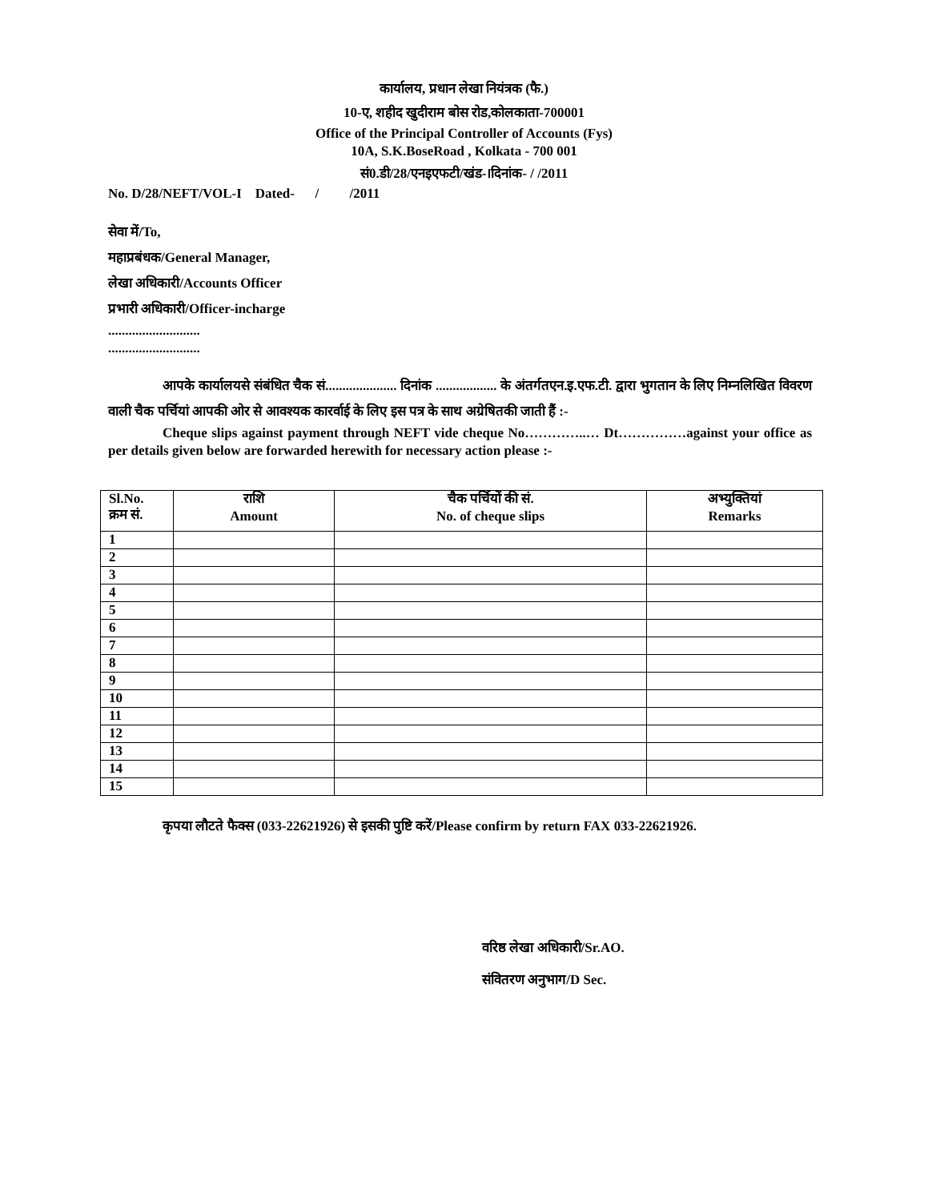कार्यालय, प्रधान लेखा नियंत्रक (फै.)
10-ए, शहीद खुदीराम बोस रोड,कोलकाता-700001
Office of the Principal Controller of Accounts (Fys)
10A, S.K.BoseRoad , Kolkata - 700 001
सं0.डी/28/एनइएफटी/खंड-।दिनांक- / /2011
No. D/28/NEFT/VOL-I Dated- / /2011
सेवा में/To,
महाप्रबंधक/General Manager,
लेखा अधिकारी/Accounts Officer
प्रभारी अधिकारी/Officer-incharge
...........................
...........................
आपके कार्यालयसे संबंधित चैक सं..................... दिनांक .................. के अंतर्गतएन.इ.एफ.टी. द्वारा भुगतान के लिए निम्नलिखित विवरण वाली चैक पर्चियां आपकी ओर से आवश्यक कारर्वाई के लिए इस पत्र के साथ अग्रेषितकी जाती हैं :-
Cheque slips against payment through NEFT vide cheque No…………..… Dt……………against your office as per details given below are forwarded herewith for necessary action please :-
| Sl.No. क्रम सं. | राशि Amount | चैक पर्चियों की सं. No. of cheque slips | अभ्युक्तियां Remarks |
| --- | --- | --- | --- |
| 1 | | | |
| 2 | | | |
| 3 | | | |
| 4 | | | |
| 5 | | | |
| 6 | | | |
| 7 | | | |
| 8 | | | |
| 9 | | | |
| 10 | | | |
| 11 | | | |
| 12 | | | |
| 13 | | | |
| 14 | | | |
| 15 | | | |
कृपया लौटते फैक्स (033-22621926) से इसकी पुष्टि करें/Please confirm by return FAX 033-22621926.
वरिष्ठ लेखा अधिकारी/Sr.AO.
संवितरण अनुभाग/D Sec.